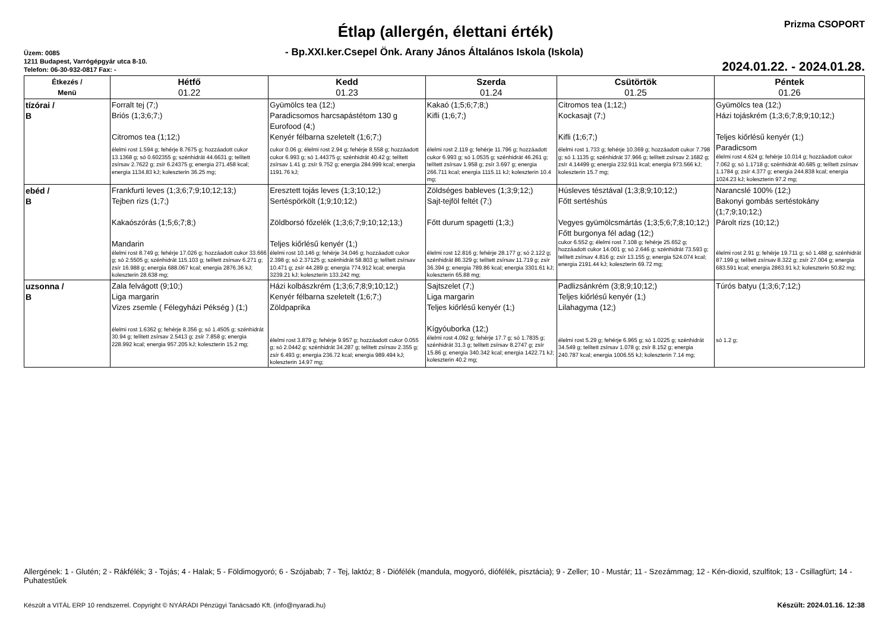Étlap (allergén, élettani érték) Prizma CSOPORT
- Bp.XXI.ker.Csepel Önk. Arany János Általános Iskola (Iskola)
Üzem: 0085
1211 Budapest, Varrógépgyár utca 8-10.
Telefon: 06-30-932-0817 Fax: -
2024.01.22. - 2024.01.28.
| Étkezés / Menü | Hétfő 01.22 | Kedd 01.23 | Szerda 01.24 | Csütörtök 01.25 | Péntek 01.26 |
| --- | --- | --- | --- | --- | --- |
| tízórai / B | Forralt tej (7;) Briós (1;3;6;7;) Citromos tea (1;12;) élelmi rost 1.594 g; fehérje 8.7675 g; hozzáadott cukor 13.1368 g; só 0.602355 g; szénhidrát 44.6631 g; telített zsírsav 2.7622 g; zsír 6.24375 g; energia 271.458 kcal; energia 1134.83 kJ; koleszterin 36.25 mg; | Gyümölcs tea (12;) Paradicsomos harcsapástétom 130 g Eurofood (4;) Kenyér félbarna szeletelt (1;6;7;) cukor 0.06 g; élelmi rost 2.94 g; fehérje 8.558 g; hozzáadott cukor 6.993 g; só 1.44375 g; szénhidrát 40.42 g; telített zsírsav 1.41 g; zsír 9.752 g; energia 284.999 kcal; energia 1191.76 kJ; | Kakaó (1;5;6;7;8;) Kifli (1;6;7;) élelmi rost 2.119 g; fehérje 11.796 g; hozzáadott cukor 6.993 g; só 1.0535 g; szénhidrát 46.261 g; telített zsírsav 1.958 g; zsír 3.697 g; energia 266.711 kcal; energia 1115.11 kJ; koleszterin 10.4 mg; | Citromos tea (1;12;) Kockasajt (7;) Kifli (1;6;7;) élelmi rost 1.733 g; fehérje 10.369 g; hozzáadott cukor 7.798 g; só 1.1135 g; szénhidrát 37.966 g; telített zsírsav 2.1682 g; zsír 4.14499 g; energia 232.911 kcal; energia 973.566 kJ; koleszterin 15.7 mg; | Gyümölcs tea (12;) Házi tojáskrém (1;3;6;7;8;9;10;12;) Teljes kiőrlésű kenyér (1;) Paradicsom élelmi rost 4.624 g; fehérje 10.014 g; hozzáadott cukor 7.062 g; só 1.1718 g; szénhidrát 40.685 g; telített zsírsav 1.1784 g; zsír 4.377 g; energia 244.838 kcal; energia 1024.23 kJ; koleszterin 97.2 mg; |
| ebéd / B | Frankfurti leves (1;3;6;7;9;10;12;13;) Tejben rizs (1;7;) Kakaószórás (1;5;6;7;8;) Mandarin élelmi rost 8.749 g; fehérje 17.026 g; hozzáadott cukor 33.666 g; só 2.5505 g; szénhidrát 115.103 g; telített zsírsav 6.271 g; zsír 16.988 g; energia 688.067 kcal; energia 2876.36 kJ; koleszterin 28.638 mg; | Eresztett tojás leves (1;3;10;12;) Sertéspörkölt (1;9;10;12;) Zöldborsó főzelék (1;3;6;7;9;10;12;13;) Teljes kiőrlésű kenyér (1;) élelmi rost 10.146 g; fehérje 34.046 g; hozzáadott cukor 2.398 g; só 2.37125 g; szénhidrát 58.803 g; telített zsírsav 10.471 g; zsír 44.289 g; energia 774.912 kcal; energia 3239.21 kJ; koleszterin 133.242 mg; | Zöldséges bableves (1;3;9;12;) Sajt-tejföl feltét (7;) Főtt durum spagetti (1;3;) élelmi rost 12.816 g; fehérje 28.177 g; só 2.122 g; szénhidrát 86.329 g; telített zsírsav 11.719 g; zsír 36.394 g; energia 789.86 kcal; energia 3301.61 kJ; koleszterin 65.88 mg; | Húsleves tésztával (1;3;8;9;10;12;) Főtt sertéshús Vegyes gyümölcsmártás (1;3;5;6;7;8;10;12;) Főtt burgonya fél adag (12;) cukor 6.552 g; élelmi rost 7.108 g; fehérje 25.652 g; hozzáadott cukor 14.001 g; só 2.646 g; szénhidrát 73.593 g; telített zsírsav 4.816 g; zsír 13.155 g; energia 524.074 kcal; energia 2191.44 kJ; koleszterin 69.72 mg; | Narancslé 100% (12;) Bakonyi gombás sertéstokány (1;7;9;10;12;) Párolt rizs (10;12;) élelmi rost 2.91 g; fehérje 19.711 g; só 1.488 g; szénhidrát 87.199 g; telített zsírsav 8.322 g; zsír 27.004 g; energia 683.591 kcal; energia 2863.91 kJ; koleszterin 50.82 mg; |
| uzsonna / B | Zala felvágott (9;10;) Liga margarin Vizes zsemle ( Félegyházi Pékség ) (1;) élelmi rost 1.6362 g; fehérje 8.356 g; só 1.4505 g; szénhidrát 30.94 g; telített zsírsav 2.5413 g; zsír 7.858 g; energia 228.992 kcal; energia 957.205 kJ; koleszterin 15.2 mg; | Házi kolbászkrém (1;3;6;7;8;9;10;12;) Kenyér félbarna szeletelt (1;6;7;) Zöldpaprika élelmi rost 3.879 g; fehérje 9.957 g; hozzáadott cukor 0.055 g; só 2.0442 g; szénhidrát 34.287 g; telített zsírsav 2.355 g; zsír 6.493 g; energia 236.72 kcal; energia 989.494 kJ; koleszterin 14.97 mg; | Sajtszelet (7;) Liga margarin Teljes kiőrlésű kenyér (1;) Kígyóuborka (12;) élelmi rost 4.092 g; fehérje 17.7 g; só 1.7835 g; szénhidrát 31.3 g; telített zsírsav 8.2747 g; zsír 15.86 g; energia 340.342 kcal; energia 1422.71 kJ; koleszterin 40.2 mg; | Padlizsánkrém (3;8;9;10;12;) Teljes kiőrlésű kenyér (1;) Lilahagyma (12;) élelmi rost 5.29 g; fehérje 6.965 g; só 1.0225 g; szénhidrát 34.549 g; telített zsírsav 1.078 g; zsír 8.152 g; energia 240.787 kcal; energia 1006.55 kJ; koleszterin 7.14 mg; | Túrós batyu (1;3;6;7;12;) só 1.2 g; |
Allergének: 1 - Glutén; 2 - Rákfélék; 3 - Tojás; 4 - Halak; 5 - Földimogyoró; 6 - Szójabab; 7 - Tej, laktóz; 8 - Diófélék (mandula, mogyoró, diófélék, pisztácia); 9 - Zeller; 10 - Mustár; 11 - Szezámmag; 12 - Kén-dioxid, szulfitok; 13 - Csillagfürt; 14 - Puhatestűek
Készült a VITÁL ERP 10 rendszerrel. Copyright © NYÁRÁDI Pénzügyi Tanácsadó Kft. (info@nyaradi.hu)
Készült: 2024.01.16. 12:38